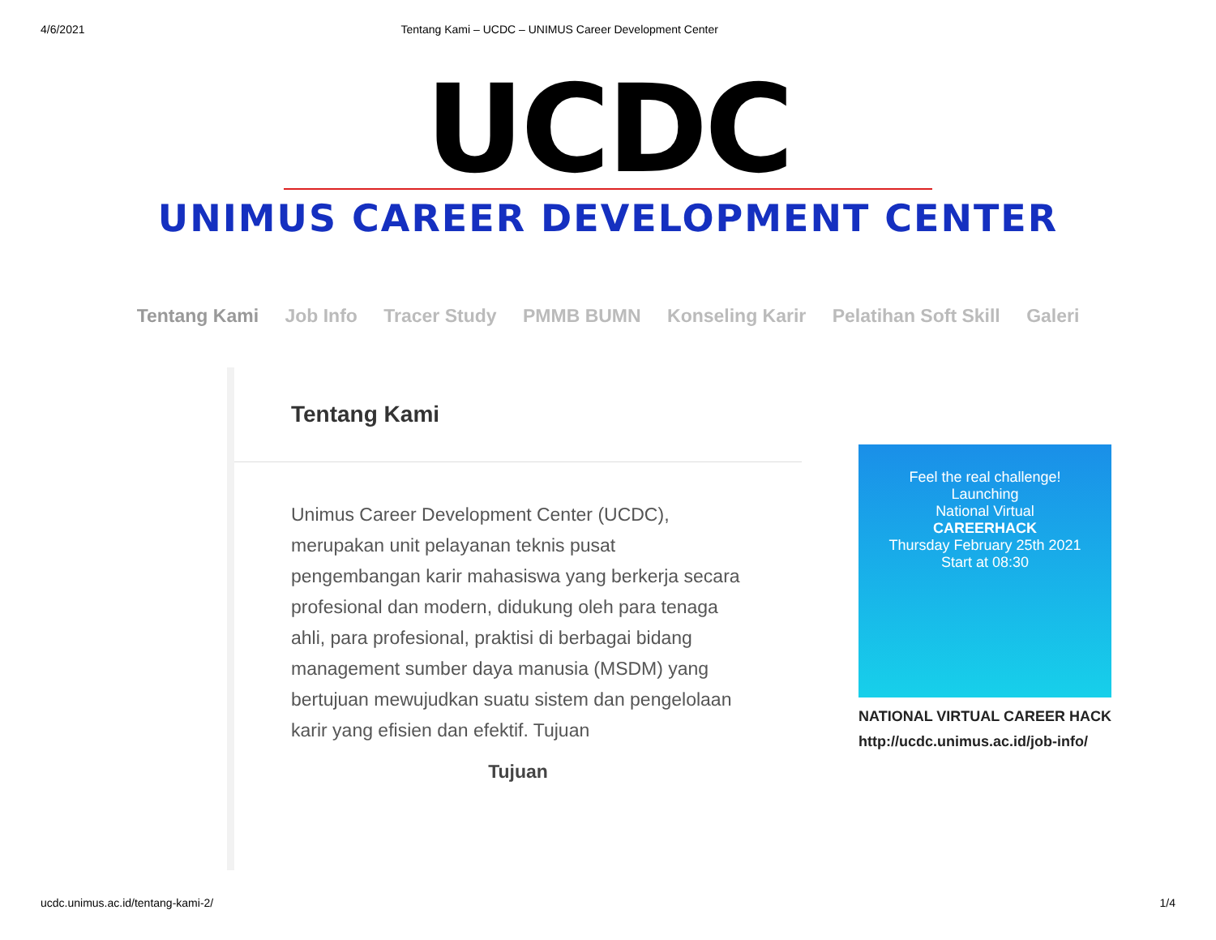4/6/2021 Tentang Kami – UCDC – UNIMUS Career Development Center
UCDC
UNIMUS CAREER DEVELOPMENT CENTER
Tentang Kami Job Info Tracer Study PMMB BUMN Konseling Karir Pelatihan Soft Skill Galeri
Tentang Kami
Unimus Career Development Center (UCDC), merupakan unit pelayanan teknis pusat pengembangan karir mahasiswa yang berkerja secara profesional dan modern, didukung oleh para tenaga ahli, para profesional, praktisi di berbagai bidang management sumber daya manusia (MSDM) yang bertujuan mewujudkan suatu sistem dan pengelolaan karir yang efisien dan efektif. Tujuan
Tujuan
Feel the real challenge!
Launching
National Virtual
CAREERHACK
Thursday February 25th 2021
Start at 08:30
NATIONAL VIRTUAL CAREER HACK
http://ucdc.unimus.ac.id/job-info/
ucdc.unimus.ac.id/tentang-kami-2/ 1/4